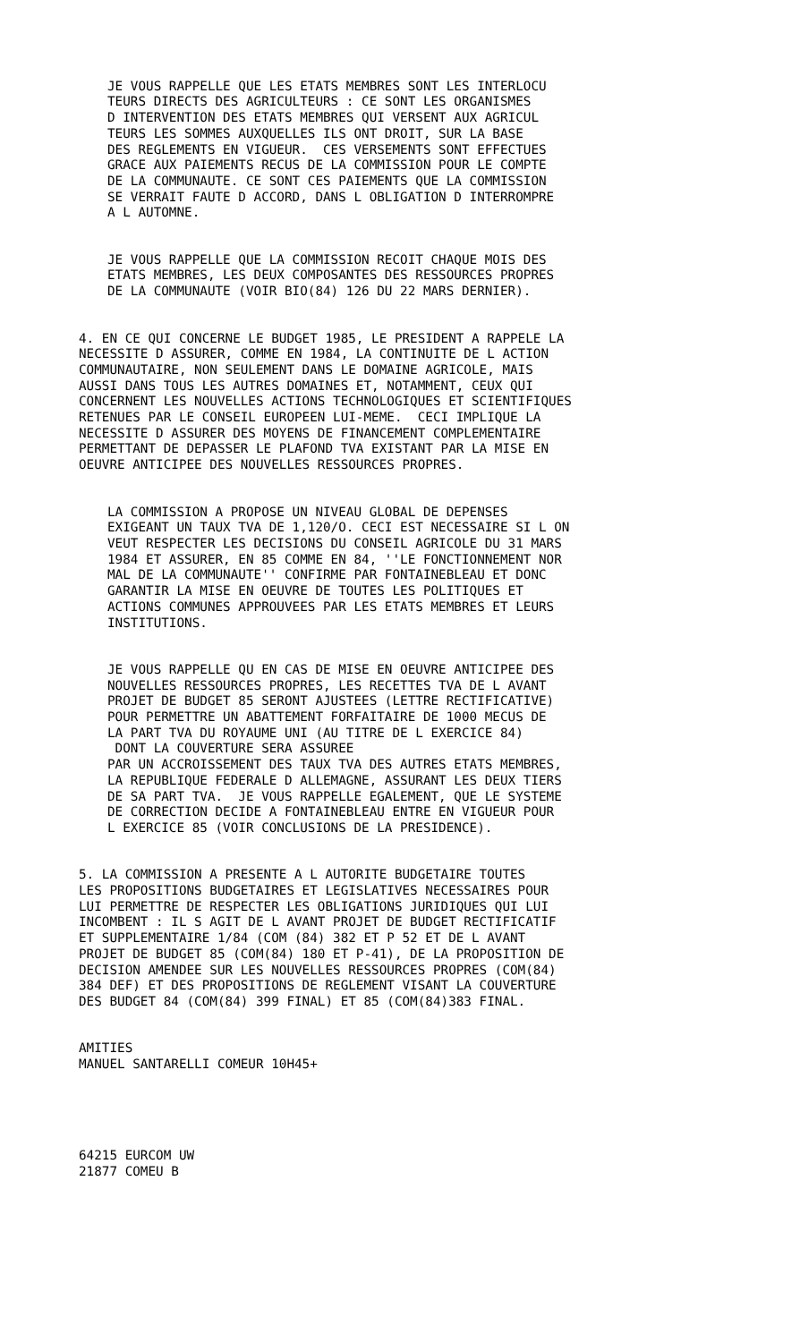JE VOUS RAPPELLE QUE LES ETATS MEMBRES SONT LES INTERLOCU TEURS DIRECTS DES AGRICULTEURS : CE SONT LES ORGANISMES D INTERVENTION DES ETATS MEMBRES QUI VERSENT AUX AGRICUL TEURS LES SOMMES AUXQUELLES ILS ONT DROIT, SUR LA BASE DES REGLEMENTS EN VIGUEUR. CES VERSEMENTS SONT EFFECTUES GRACE AUX PAIEMENTS RECUS DE LA COMMISSION POUR LE COMPTE DE LA COMMUNAUTE. CE SONT CES PAIEMENTS QUE LA COMMISSION SE VERRAIT FAUTE D ACCORD, DANS L OBLIGATION D INTERROMPRE A L AUTOMNE.
JE VOUS RAPPELLE QUE LA COMMISSION RECOIT CHAQUE MOIS DES ETATS MEMBRES, LES DEUX COMPOSANTES DES RESSOURCES PROPRES DE LA COMMUNAUTE (VOIR BIO(84) 126 DU 22 MARS DERNIER).
4. EN CE QUI CONCERNE LE BUDGET 1985, LE PRESIDENT A RAPPELE LA NECESSITE D ASSURER, COMME EN 1984, LA CONTINUITE DE L ACTION COMMUNAUTAIRE, NON SEULEMENT DANS LE DOMAINE AGRICOLE, MAIS AUSSI DANS TOUS LES AUTRES DOMAINES ET, NOTAMMENT, CEUX QUI CONCERNENT LES NOUVELLES ACTIONS TECHNOLOGIQUES ET SCIENTIFIQUES RETENUES PAR LE CONSEIL EUROPEEN LUI-MEME. CECI IMPLIQUE LA NECESSITE D ASSURER DES MOYENS DE FINANCEMENT COMPLEMENTAIRE PERMETTANT DE DEPASSER LE PLAFOND TVA EXISTANT PAR LA MISE EN OEUVRE ANTICIPEE DES NOUVELLES RESSOURCES PROPRES.
LA COMMISSION A PROPOSE UN NIVEAU GLOBAL DE DEPENSES EXIGEANT UN TAUX TVA DE 1,120/O. CECI EST NECESSAIRE SI L ON VEUT RESPECTER LES DECISIONS DU CONSEIL AGRICOLE DU 31 MARS 1984 ET ASSURER, EN 85 COMME EN 84, ''LE FONCTIONNEMENT NOR MAL DE LA COMMUNAUTE'' CONFIRME PAR FONTAINEBLEAU ET DONC GARANTIR LA MISE EN OEUVRE DE TOUTES LES POLITIQUES ET ACTIONS COMMUNES APPROUVEES PAR LES ETATS MEMBRES ET LEURS INSTITUTIONS.
JE VOUS RAPPELLE QU EN CAS DE MISE EN OEUVRE ANTICIPEE DES NOUVELLES RESSOURCES PROPRES, LES RECETTES TVA DE L AVANT PROJET DE BUDGET 85 SERONT AJUSTEES (LETTRE RECTIFICATIVE) POUR PERMETTRE UN ABATTEMENT FORFAITAIRE DE 1000 MECUS DE LA PART TVA DU ROYAUME UNI (AU TITRE DE L EXERCICE 84) DONT LA COUVERTURE SERA ASSUREE PAR UN ACCROISSEMENT DES TAUX TVA DES AUTRES ETATS MEMBRES, LA REPUBLIQUE FEDERALE D ALLEMAGNE, ASSURANT LES DEUX TIERS DE SA PART TVA. JE VOUS RAPPELLE EGALEMENT, QUE LE SYSTEME DE CORRECTION DECIDE A FONTAINEBLEAU ENTRE EN VIGUEUR POUR L EXERCICE 85 (VOIR CONCLUSIONS DE LA PRESIDENCE).
5. LA COMMISSION A PRESENTE A L AUTORITE BUDGETAIRE TOUTES LES PROPOSITIONS BUDGETAIRES ET LEGISLATIVES NECESSAIRES POUR LUI PERMETTRE DE RESPECTER LES OBLIGATIONS JURIDIQUES QUI LUI INCOMBENT : IL S AGIT DE L AVANT PROJET DE BUDGET RECTIFICATIF ET SUPPLEMENTAIRE 1/84 (COM (84) 382 ET P 52 ET DE L AVANT PROJET DE BUDGET 85 (COM(84) 180 ET P-41), DE LA PROPOSITION DE DECISION AMENDEE SUR LES NOUVELLES RESSOURCES PROPRES (COM(84) 384 DEF) ET DES PROPOSITIONS DE REGLEMENT VISANT LA COUVERTURE DES BUDGET 84 (COM(84) 399 FINAL) ET 85 (COM(84)383 FINAL.
AMITIES MANUEL SANTARELLI COMEUR 10H45+
64215 EURCOM UW 21877 COMEU B